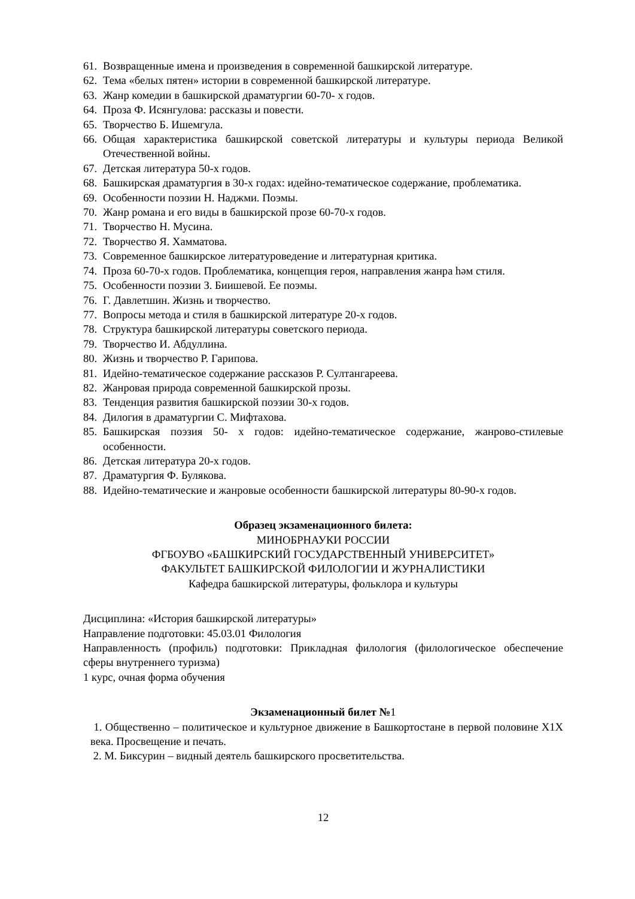61. Возвращенные имена и произведения в современной башкирской литературе.
62. Тема «белых пятен» истории в современной башкирской литературе.
63. Жанр комедии в башкирской драматургии 60-70- х годов.
64. Проза Ф. Исянгулова: рассказы и повести.
65. Творчество Б. Ишемгула.
66. Общая характеристика башкирской советской литературы и культуры периода Великой Отечественной войны.
67. Детская литература 50-х годов.
68. Башкирская драматургия в 30-х годах: идейно-тематическое содержание, проблематика.
69. Особенности поэзии Н. Наджми. Поэмы.
70. Жанр романа и его виды в башкирской прозе 60-70-х годов.
71. Творчество Н. Мусина.
72. Творчество Я. Хамматова.
73. Современное башкирское литературоведение и литературная критика.
74. Проза 60-70-х годов. Проблематика, концепция героя, направления жанра һәм стиля.
75. Особенности поэзии З. Биишевой. Ее поэмы.
76. Г. Давлетшин. Жизнь и творчество.
77. Вопросы метода и стиля в башкирской литературе 20-х годов.
78. Структура башкирской литературы советского периода.
79. Творчество И. Абдуллина.
80. Жизнь и творчество Р. Гарипова.
81. Идейно-тематическое содержание рассказов Р. Султангареева.
82. Жанровая природа современной башкирской прозы.
83. Тенденция развития башкирской поэзии 30-х годов.
84. Дилогия в драматургии С. Мифтахова.
85. Башкирская поэзия 50- х годов: идейно-тематическое содержание, жанрово-стилевые особенности.
86. Детская литература 20-х годов.
87. Драматургия Ф. Булякова.
88. Идейно-тематические и жанровые особенности башкирской литературы 80-90-х годов.
Образец экзаменационного билета:
МИНОБРНАУКИ РОССИИ
ФГБОУВО «БАШКИРСКИЙ ГОСУДАРСТВЕННЫЙ УНИВЕРСИТЕТ»
ФАКУЛЬТЕТ БАШКИРСКОЙ ФИЛОЛОГИИ И ЖУРНАЛИСТИКИ
Кафедра башкирской литературы, фольклора и культуры
Дисциплина: «История башкирской литературы»
Направление подготовки: 45.03.01 Филология
Направленность (профиль) подготовки: Прикладная филология (филологическое обеспечение сферы внутреннего туризма)
1 курс, очная форма обучения
Экзаменационный билет №1
1. Общественно – политическое и культурное движение в Башкортостане в первой половине X1X века. Просвещение и печать.
2. М. Биксурин – видный деятель башкирского просветительства.
12